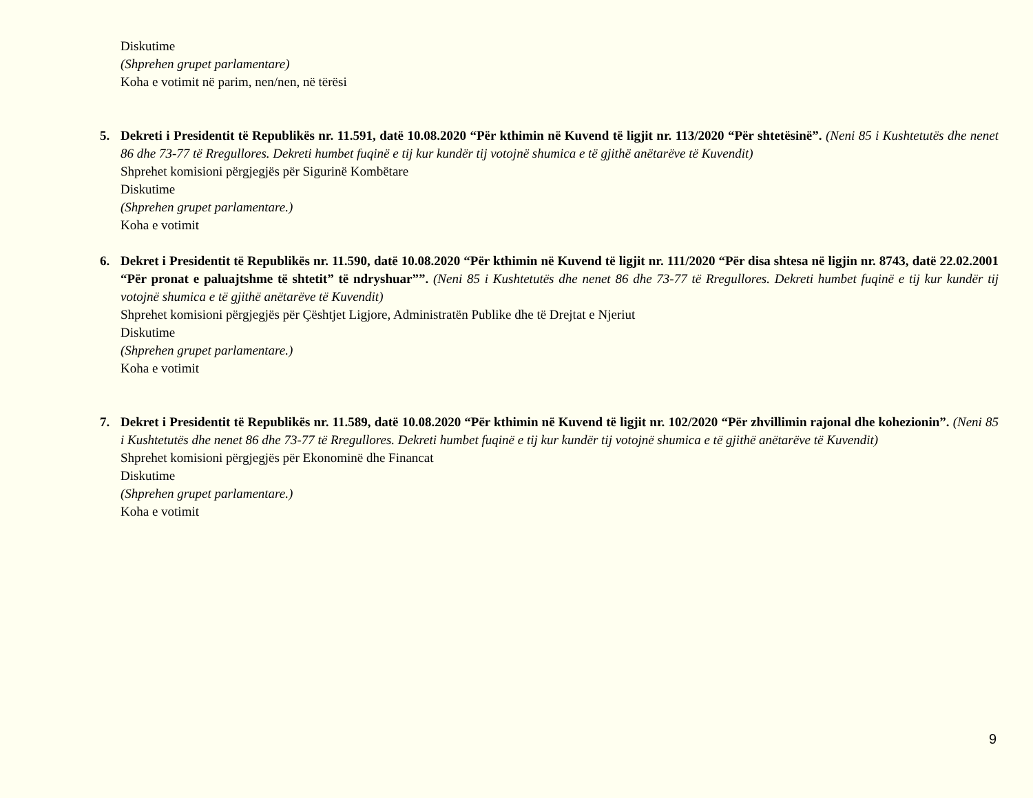Diskutime
(Shprehen grupet parlamentare)
Koha e votimit në parim, nen/nen, në tërësi
5. Dekreti i Presidentit të Republikës nr. 11.591, datë 10.08.2020 “Për kthimin në Kuvend të ligjit nr. 113/2020 “Për shtetësinë”. (Neni 85 i Kushtetutës dhe nenet 86 dhe 73-77 të Rregullores. Dekreti humbet fuqinë e tij kur kundër tij votojnë shumica e të gjithë anëtarëve të Kuvendit)
Shprehet komisioni përgjegjës për Sigurinë Kombëtare
Diskutime
(Shprehen grupet parlamentare.)
Koha e votimit
6. Dekret i Presidentit të Republikës nr. 11.590, datë 10.08.2020 “Për kthimin në Kuvend të ligjit nr. 111/2020 “Për disa shtesa në ligjin nr. 8743, datë 22.02.2001 “Për pronat e paluajtshme të shtetit” të ndryshuar””. (Neni 85 i Kushtetutës dhe nenet 86 dhe 73-77 të Rregullores. Dekreti humbet fuqinë e tij kur kundër tij votojnë shumica e të gjithë anëtarëve të Kuvendit)
Shprehet komisioni përgjegjës për Çështjet Ligjore, Administratën Publike dhe të Drejtat e Njeriut
Diskutime
(Shprehen grupet parlamentare.)
Koha e votimit
7. Dekret i Presidentit të Republikës nr. 11.589, datë 10.08.2020 “Për kthimin në Kuvend të ligjit nr. 102/2020 “Për zhvillimin rajonal dhe kohezionin”. (Neni 85 i Kushtetutës dhe nenet 86 dhe 73-77 të Rregullores. Dekreti humbet fuqinë e tij kur kundër tij votojnë shumica e të gjithë anëtarëve të Kuvendit)
Shprehet komisioni përgjegjës për Ekonominë dhe Financat
Diskutime
(Shprehen grupet parlamentare.)
Koha e votimit
9